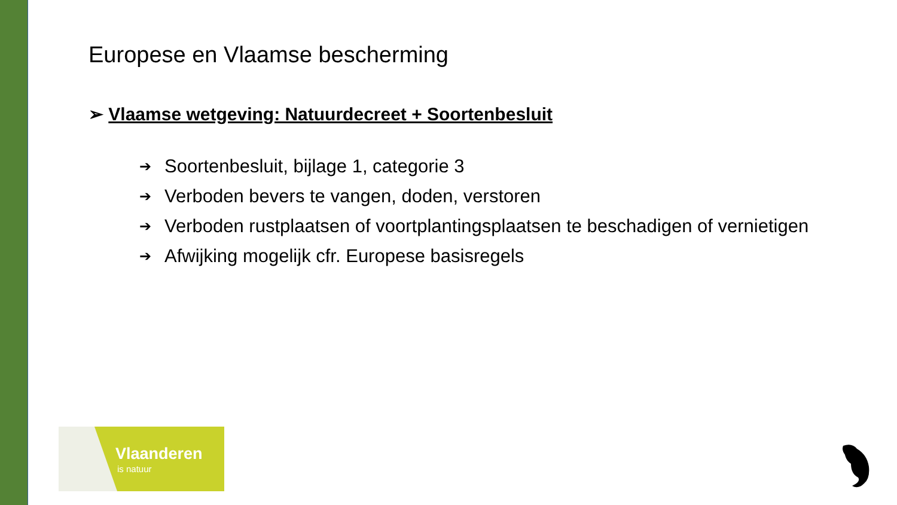Europese en Vlaamse bescherming
➢ Vlaamse wetgeving: Natuurdecreet + Soortenbesluit
➔ Soortenbesluit, bijlage 1, categorie 3
➔ Verboden bevers te vangen, doden, verstoren
➔ Verboden rustplaatsen of voortplantingsplaatsen te beschadigen of vernietigen
➔ Afwijking mogelijk cfr. Europese basisregels
Vlaanderen
is natuur